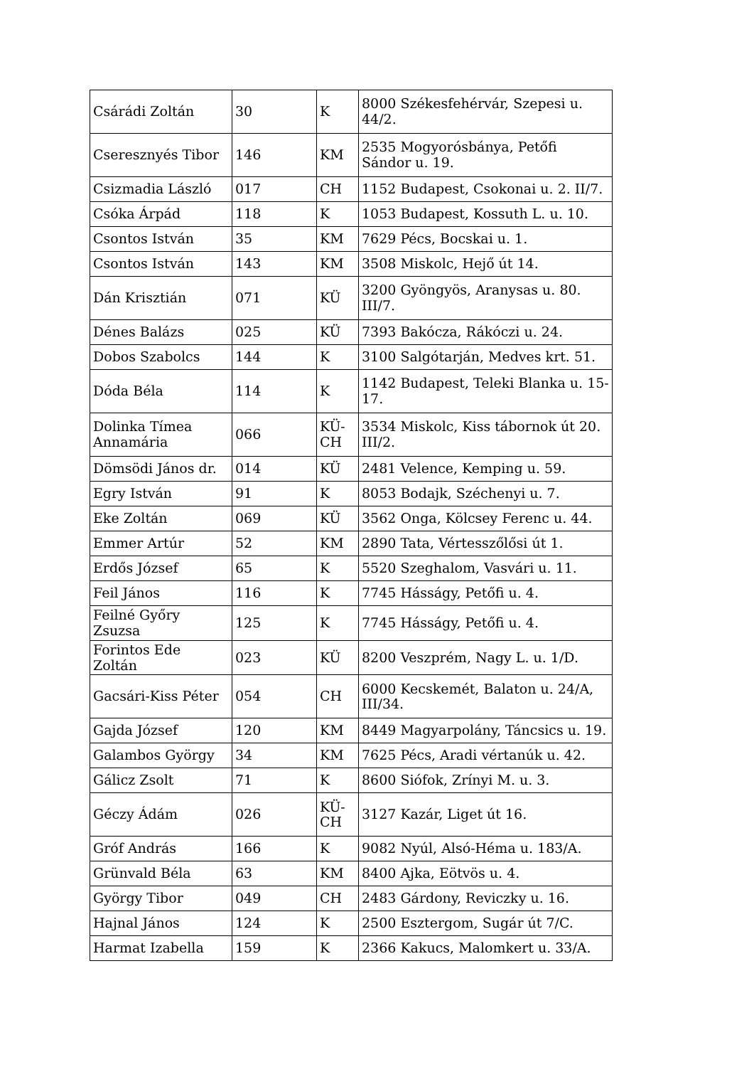| Csárádi Zoltán | 30 | K | 8000 Székesfehérvár, Szepesi u. 44/2. |
| Cseresznyés Tibor | 146 | KM | 2535 Mogyorósbánya, Petőfi Sándor u. 19. |
| Csizmadia László | 017 | CH | 1152 Budapest, Csokonai u. 2. II/7. |
| Csóka Árpád | 118 | K | 1053 Budapest, Kossuth L. u. 10. |
| Csontos István | 35 | KM | 7629 Pécs, Bocskai u. 1. |
| Csontos István | 143 | KM | 3508 Miskolc, Hejő út 14. |
| Dán Krisztián | 071 | KÜ | 3200 Gyöngyös, Aranysas u. 80. III/7. |
| Dénes Balázs | 025 | KÜ | 7393 Bakócza, Rákóczi u. 24. |
| Dobos Szabolcs | 144 | K | 3100 Salgótarján, Medves krt. 51. |
| Dóda Béla | 114 | K | 1142 Budapest, Teleki Blanka u. 15-17. |
| Dolinka Tímea Annamária | 066 | KÜ-CH | 3534 Miskolc, Kiss tábornok út 20. III/2. |
| Dömsödi János dr. | 014 | KÜ | 2481 Velence, Kemping u. 59. |
| Egry István | 91 | K | 8053 Bodajk, Széchenyi u. 7. |
| Eke Zoltán | 069 | KÜ | 3562 Onga, Kölcsey Ferenc u. 44. |
| Emmer Artúr | 52 | KM | 2890 Tata, Vértesszőlősi út 1. |
| Erdős József | 65 | K | 5520 Szeghalom, Vasvári u. 11. |
| Feil János | 116 | K | 7745 Hásságy, Petőfi u. 4. |
| Feilné Győry Zsuzsa | 125 | K | 7745 Hásságy, Petőfi u. 4. |
| Forintos Ede Zoltán | 023 | KÜ | 8200 Veszprém, Nagy L. u. 1/D. |
| Gacsári-Kiss Péter | 054 | CH | 6000 Kecskemét, Balaton u. 24/A, III/34. |
| Gajda József | 120 | KM | 8449 Magyarpolány, Táncsics u. 19. |
| Galambos György | 34 | KM | 7625 Pécs, Aradi vértanúk u. 42. |
| Gálicz Zsolt | 71 | K | 8600 Siófok, Zrínyi M. u. 3. |
| Géczy Ádám | 026 | KÜ-CH | 3127 Kazár, Liget út 16. |
| Gróf András | 166 | K | 9082 Nyúl, Alsó-Héma u. 183/A. |
| Grünvald Béla | 63 | KM | 8400 Ajka, Eötvös u. 4. |
| György Tibor | 049 | CH | 2483 Gárdony, Reviczky u. 16. |
| Hajnal János | 124 | K | 2500 Esztergom, Sugár út 7/C. |
| Harmat Izabella | 159 | K | 2366 Kakucs, Malomkert u. 33/A. |